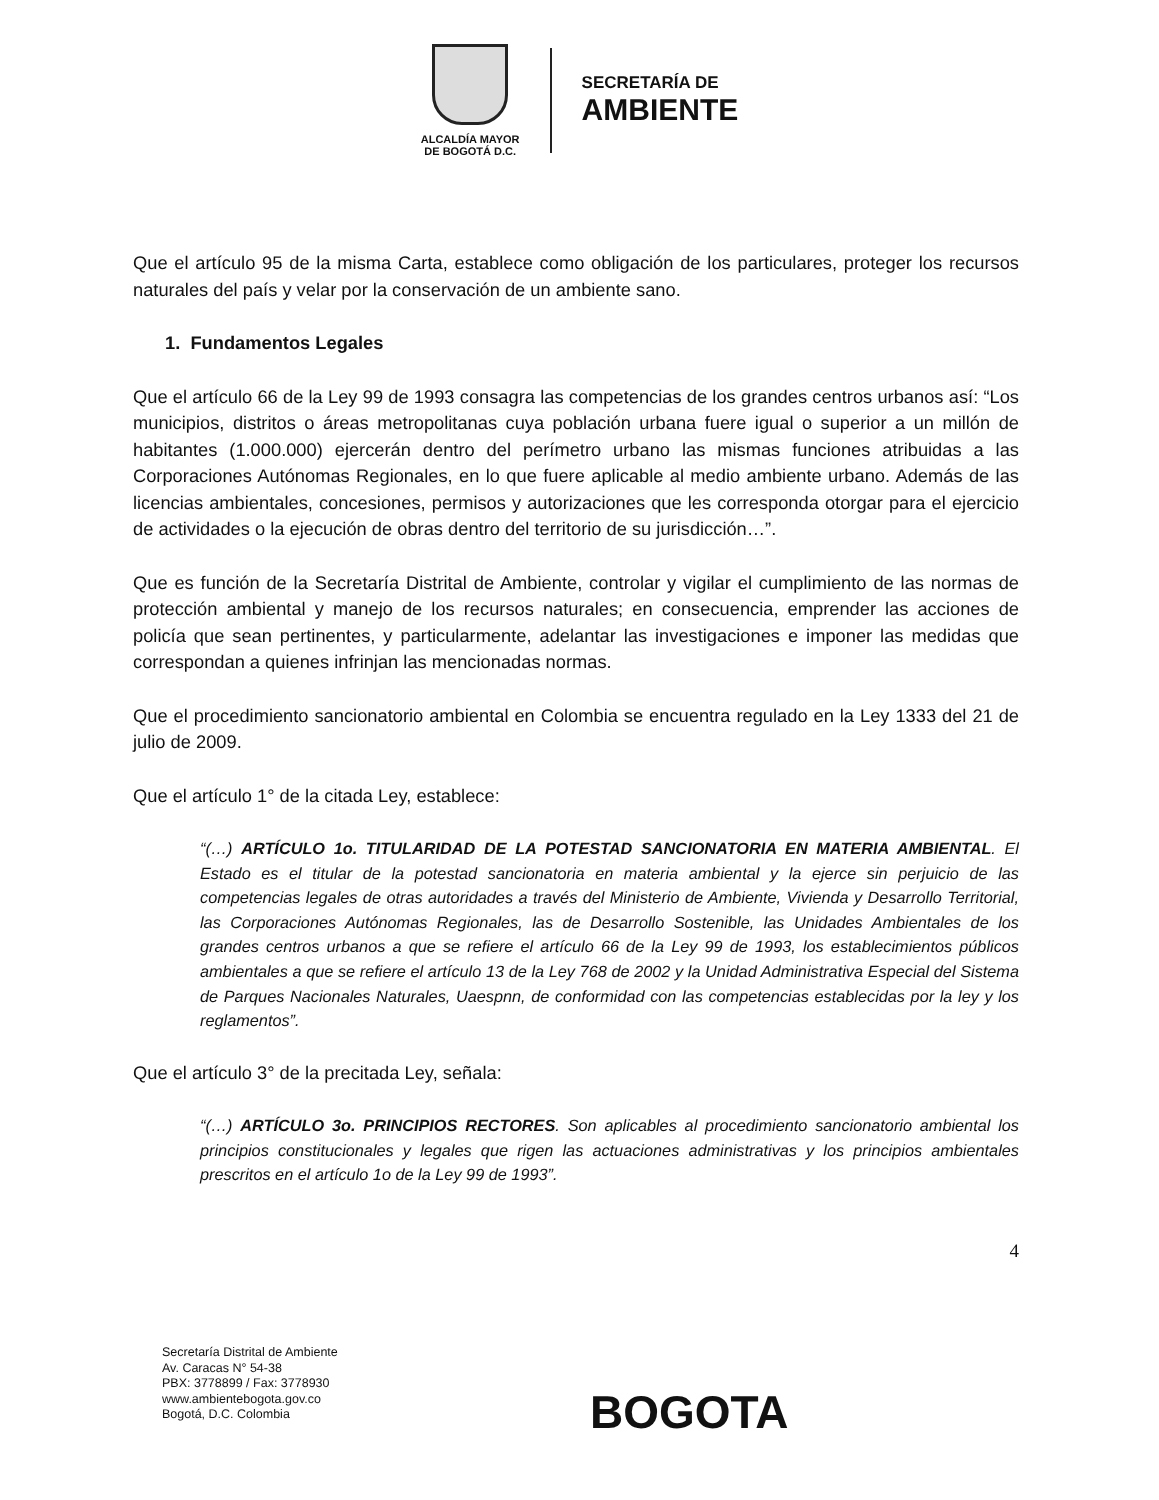ALCALDÍA MAYOR
DE BOGOTÁ D.C.
SECRETARÍA DE
AMBIENTE
Que el artículo 95 de la misma Carta, establece como obligación de los particulares, proteger los recursos naturales del país y velar por la conservación de un ambiente sano.
1. Fundamentos Legales
Que el artículo 66 de la Ley 99 de 1993 consagra las competencias de los grandes centros urbanos así: “Los municipios, distritos o áreas metropolitanas cuya población urbana fuere igual o superior a un millón de habitantes (1.000.000) ejercerán dentro del perímetro urbano las mismas funciones atribuidas a las Corporaciones Autónomas Regionales, en lo que fuere aplicable al medio ambiente urbano. Además de las licencias ambientales, concesiones, permisos y autorizaciones que les corresponda otorgar para el ejercicio de actividades o la ejecución de obras dentro del territorio de su jurisdicción…”.
Que es función de la Secretaría Distrital de Ambiente, controlar y vigilar el cumplimiento de las normas de protección ambiental y manejo de los recursos naturales; en consecuencia, emprender las acciones de policía que sean pertinentes, y particularmente, adelantar las investigaciones e imponer las medidas que correspondan a quienes infrinjan las mencionadas normas.
Que el procedimiento sancionatorio ambiental en Colombia se encuentra regulado en la Ley 1333 del 21 de julio de 2009.
Que el artículo 1° de la citada Ley, establece:
“(…) ARTÍCULO 1o. TITULARIDAD DE LA POTESTAD SANCIONATORIA EN MATERIA AMBIENTAL. El Estado es el titular de la potestad sancionatoria en materia ambiental y la ejerce sin perjuicio de las competencias legales de otras autoridades a través del Ministerio de Ambiente, Vivienda y Desarrollo Territorial, las Corporaciones Autónomas Regionales, las de Desarrollo Sostenible, las Unidades Ambientales de los grandes centros urbanos a que se refiere el artículo 66 de la Ley 99 de 1993, los establecimientos públicos ambientales a que se refiere el artículo 13 de la Ley 768 de 2002 y la Unidad Administrativa Especial del Sistema de Parques Nacionales Naturales, Uaespnn, de conformidad con las competencias establecidas por la ley y los reglamentos”.
Que el artículo 3° de la precitada Ley, señala:
“(…) ARTÍCULO 3o. PRINCIPIOS RECTORES. Son aplicables al procedimiento sancionatorio ambiental los principios constitucionales y legales que rigen las actuaciones administrativas y los principios ambientales prescritos en el artículo 1o de la Ley 99 de 1993”.
4
Secretaría Distrital de Ambiente
Av. Caracas N° 54-38
PBX: 3778899 / Fax: 3778930
www.ambientebogota.gov.co
Bogotá, D.C. Colombia
BOGOTA